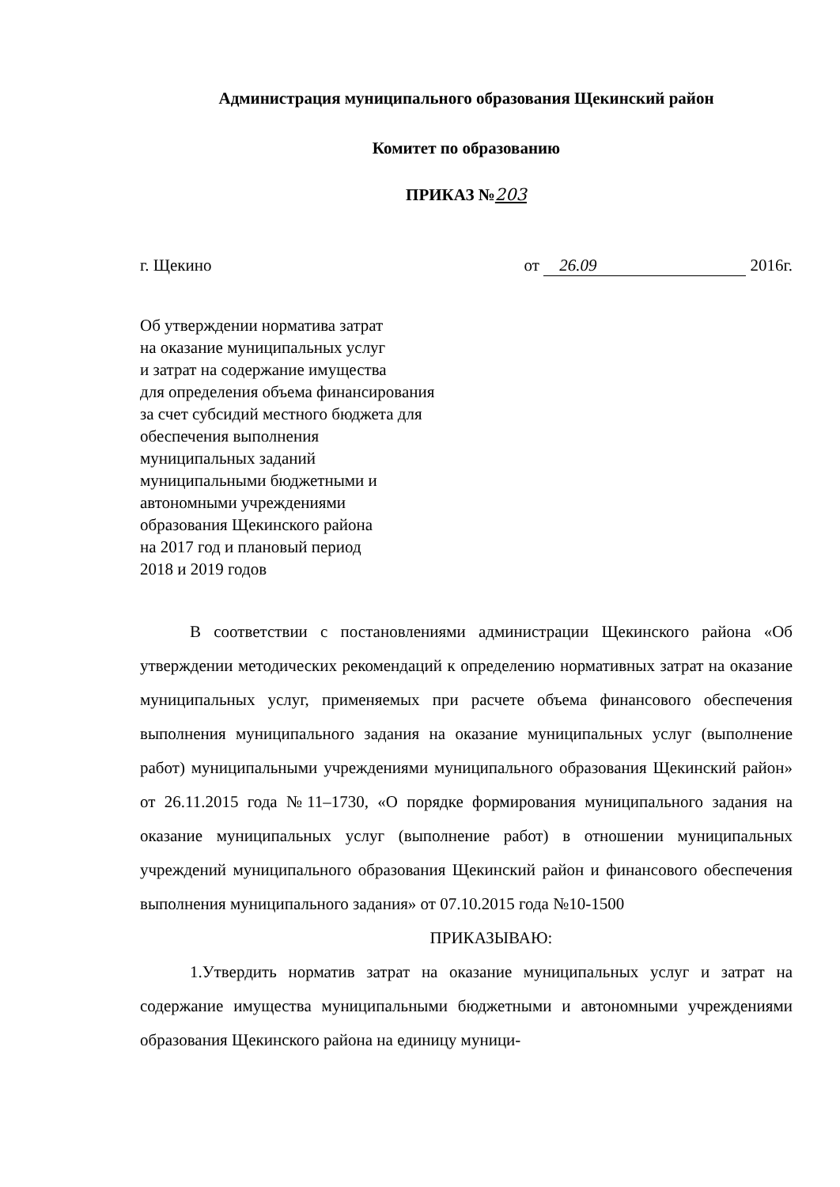Администрация муниципального образования Щекинский район
Комитет по образованию
ПРИКАЗ №203
г. Щекино от 26.09 2016г.
Об утверждении норматива затрат
на оказание муниципальных услуг
и затрат на содержание имущества
для определения объема финансирования
за счет субсидий местного бюджета для
обеспечения выполнения
муниципальных заданий
муниципальными бюджетными и
автономными учреждениями
образования Щекинского района
на 2017 год и плановый период
2018 и 2019 годов
В соответствии с постановлениями администрации Щекинского района «Об утверждении методических рекомендаций к определению нормативных затрат на оказание муниципальных услуг, применяемых при расчете объема финансового обеспечения выполнения муниципального задания на оказание муниципальных услуг (выполнение работ) муниципальными учреждениями муниципального образования Щекинский район» от 26.11.2015 года №11–1730, «О порядке формирования муниципального задания на оказание муниципальных услуг (выполнение работ) в отношении муниципальных учреждений муниципального образования Щекинский район и финансового обеспечения выполнения муниципального задания» от 07.10.2015 года №10-1500
ПРИКАЗЫВАЮ:
1.Утвердить норматив затрат на оказание муниципальных услуг и затрат на содержание имущества муниципальными бюджетными и автономными учреждениями образования Щекинского района на единицу муници-